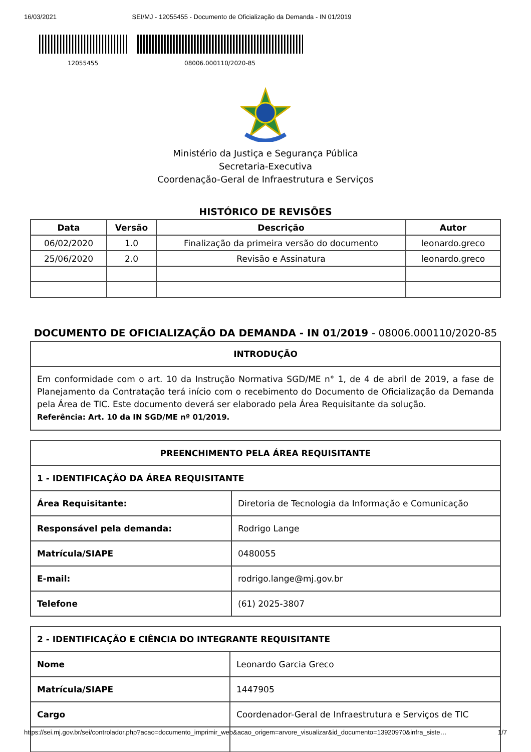16/03/2021 SEI/MJ - 12055455 - Documento de Oficialização da Demanda - IN 01/2019
12055455 08006.000110/2020-85
Ministério da Justiça e Segurança Pública
Secretaria-Executiva
Coordenação-Geral de Infraestrutura e Serviços
HISTÓRICO DE REVISÕES
| Data | Versão | Descrição | Autor |
| --- | --- | --- | --- |
| 06/02/2020 | 1.0 | Finalização da primeira versão do documento | leonardo.greco |
| 25/06/2020 | 2.0 | Revisão e Assinatura | leonardo.greco |
DOCUMENTO DE OFICIALIZAÇÃO DA DEMANDA - IN 01/2019 - 08006.000110/2020-85
| INTRODUÇÃO |
| --- |
| Em conformidade com o art. 10 da Instrução Normativa SGD/ME n° 1, de 4 de abril de 2019, a fase de Planejamento da Contratação terá início com o recebimento do Documento de Oficialização da Demanda pela Área de TIC. Este documento deverá ser elaborado pela Área Requisitante da solução. Referência: Art. 10 da IN SGD/ME nº 01/2019. |
| PREENCHIMENTO PELA ÁREA REQUISITANTE | |
| --- | --- |
| 1 - IDENTIFICAÇÃO DA ÁREA REQUISITANTE | |
| Área Requisitante: | Diretoria de Tecnologia da Informação e Comunicação |
| Responsável pela demanda: | Rodrigo Lange |
| Matrícula/SIAPE | 0480055 |
| E-mail: | rodrigo.lange@mj.gov.br |
| Telefone | (61) 2025-3807 |
| 2 - IDENTIFICAÇÃO E CIÊNCIA DO INTEGRANTE REQUISITANTE | |
| --- | --- |
| Nome | Leonardo Garcia Greco |
| Matrícula/SIAPE | 1447905 |
| Cargo | Coordenador-Geral de Infraestrutura e Serviços de TIC |
https://sei.mj.gov.br/sei/controlador.php?acao=documento_imprimir_web&acao_origem=arvore_visualizar&id_documento=13920970&infra_siste… 1/7